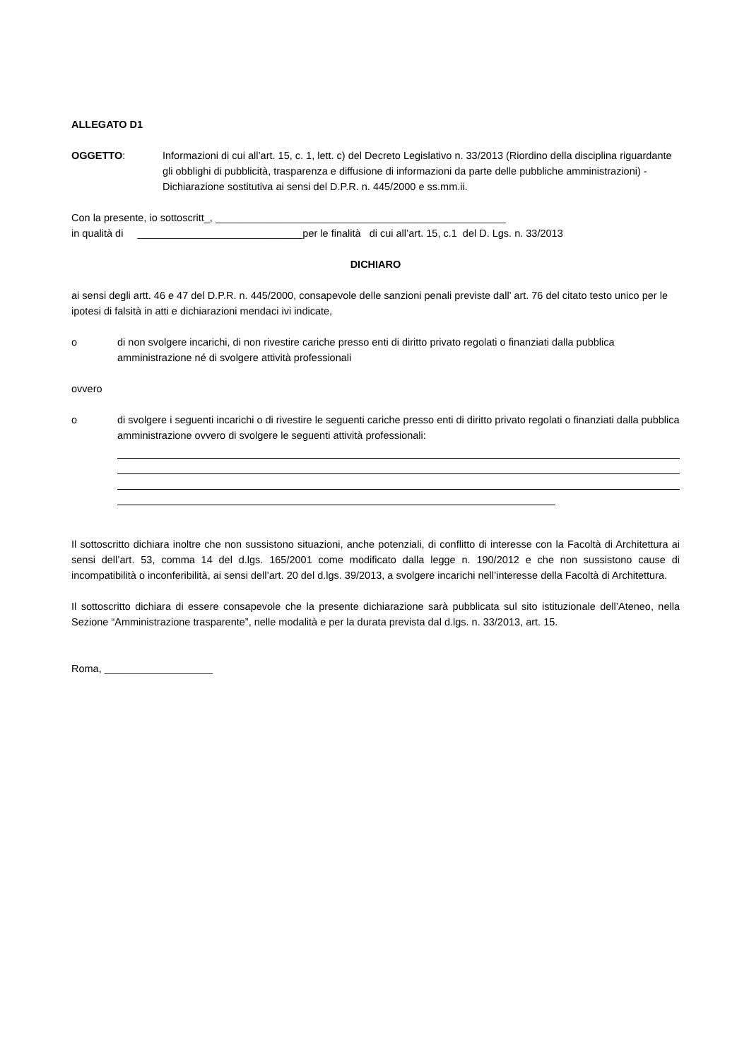ALLEGATO D1
OGGETTO: Informazioni di cui all’art. 15, c. 1, lett. c) del Decreto Legislativo n. 33/2013 (Riordino della disciplina riguardante gli obblighi di pubblicità, trasparenza e diffusione di informazioni da parte delle pubbliche amministrazioni) - Dichiarazione sostitutiva ai sensi del D.P.R. n. 445/2000 e ss.mm.ii.
Con la presente, io sottoscritt_, ___________________________________________________
in qualità di _____________________________per le finalità di cui all’art. 15, c.1 del D. Lgs. n. 33/2013
DICHIARO
ai sensi degli artt. 46 e 47 del D.P.R. n. 445/2000, consapevole delle sanzioni penali previste dall’ art. 76 del citato testo unico per le ipotesi di falsità in atti e dichiarazioni mendaci ivi indicate,
o di non svolgere incarichi, di non rivestire cariche presso enti di diritto privato regolati o finanziati dalla pubblica amministrazione né di svolgere attività professionali
ovvero
o di svolgere i seguenti incarichi o di rivestire le seguenti cariche presso enti di diritto privato regolati o finanziati dalla pubblica amministrazione ovvero di svolgere le seguenti attività professionali:
Il sottoscritto dichiara inoltre che non sussistono situazioni, anche potenziali, di conflitto di interesse con la Facoltà di Architettura ai sensi dell’art. 53, comma 14 del d.lgs. 165/2001 come modificato dalla legge n. 190/2012 e che non sussistono cause di incompatibilità o inconferibilità, ai sensi dell’art. 20 del d.lgs. 39/2013, a svolgere incarichi nell’interesse della Facoltà di Architettura.
Il sottoscritto dichiara di essere consapevole che la presente dichiarazione sarà pubblicata sul sito istituzionale dell’Ateneo, nella Sezione “Amministrazione trasparente”, nelle modalità e per la durata prevista dal d.lgs. n. 33/2013, art. 15.
Roma, ___________________